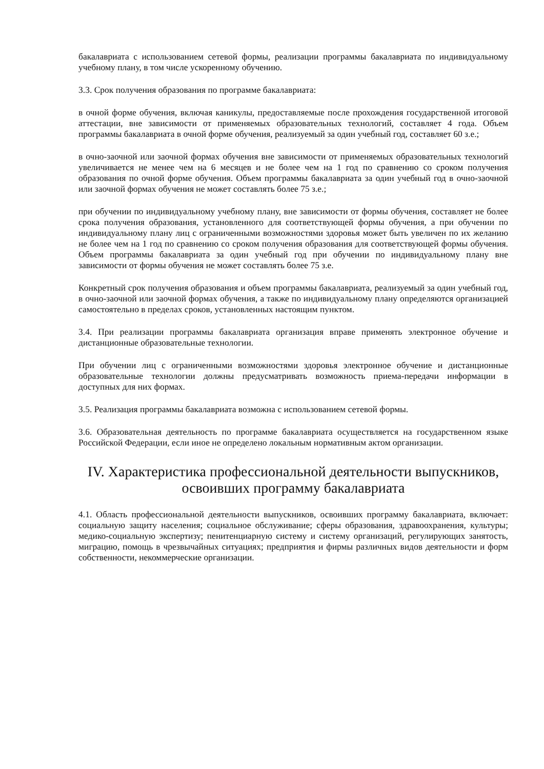бакалавриата с использованием сетевой формы, реализации программы бакалавриата по индивидуальному учебному плану, в том числе ускоренному обучению.
3.3. Срок получения образования по программе бакалавриата:
в очной форме обучения, включая каникулы, предоставляемые после прохождения государственной итоговой аттестации, вне зависимости от применяемых образовательных технологий, составляет 4 года. Объем программы бакалавриата в очной форме обучения, реализуемый за один учебный год, составляет 60 з.е.;
в очно-заочной или заочной формах обучения вне зависимости от применяемых образовательных технологий увеличивается не менее чем на 6 месяцев и не более чем на 1 год по сравнению со сроком получения образования по очной форме обучения. Объем программы бакалавриата за один учебный год в очно-заочной или заочной формах обучения не может составлять более 75 з.е.;
при обучении по индивидуальному учебному плану, вне зависимости от формы обучения, составляет не более срока получения образования, установленного для соответствующей формы обучения, а при обучении по индивидуальному плану лиц с ограниченными возможностями здоровья может быть увеличен по их желанию не более чем на 1 год по сравнению со сроком получения образования для соответствующей формы обучения. Объем программы бакалавриата за один учебный год при обучении по индивидуальному плану вне зависимости от формы обучения не может составлять более 75 з.е.
Конкретный срок получения образования и объем программы бакалавриата, реализуемый за один учебный год, в очно-заочной или заочной формах обучения, а также по индивидуальному плану определяются организацией самостоятельно в пределах сроков, установленных настоящим пунктом.
3.4. При реализации программы бакалавриата организация вправе применять электронное обучение и дистанционные образовательные технологии.
При обучении лиц с ограниченными возможностями здоровья электронное обучение и дистанционные образовательные технологии должны предусматривать возможность приема-передачи информации в доступных для них формах.
3.5. Реализация программы бакалавриата возможна с использованием сетевой формы.
3.6. Образовательная деятельность по программе бакалавриата осуществляется на государственном языке Российской Федерации, если иное не определено локальным нормативным актом организации.
IV. Характеристика профессиональной деятельности выпускников, освоивших программу бакалавриата
4.1. Область профессиональной деятельности выпускников, освоивших программу бакалавриата, включает: социальную защиту населения; социальное обслуживание; сферы образования, здравоохранения, культуры; медико-социальную экспертизу; пенитенциарную систему и систему организаций, регулирующих занятость, миграцию, помощь в чрезвычайных ситуациях; предприятия и фирмы различных видов деятельности и форм собственности, некоммерческие организации.